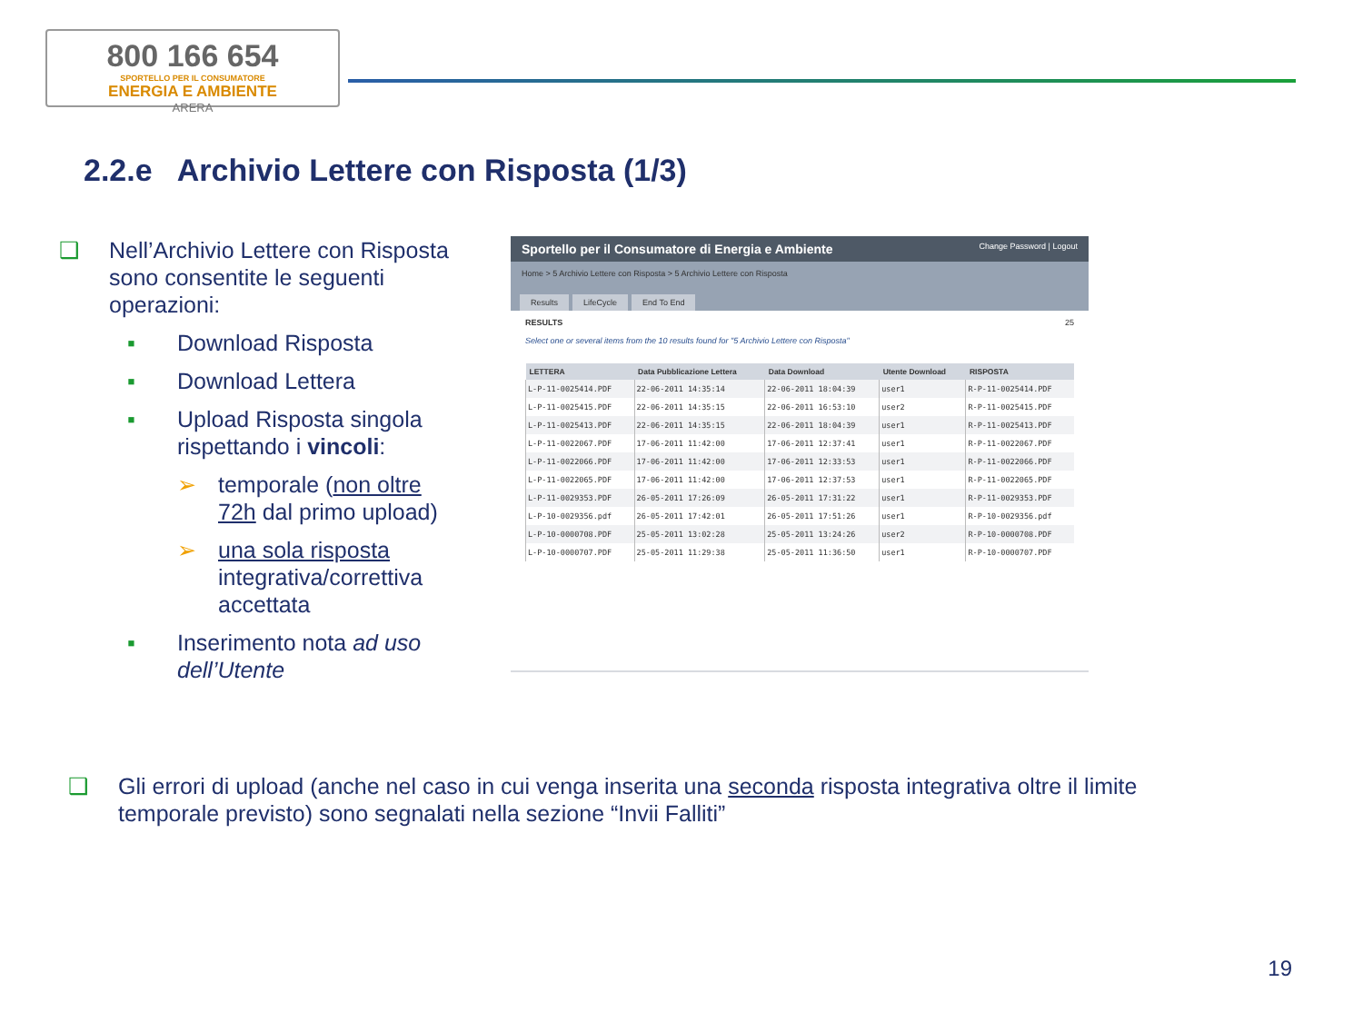800 166 654
SPORTELLO PER IL CONSUMATORE
ENERGIA E AMBIENTE
ARERA
2.2.e Archivio Lettere con Risposta (1/3)
❑ Nell’Archivio Lettere con Risposta sono consentite le seguenti operazioni:
▪ Download Risposta
▪ Download Lettera
▪ Upload Risposta singola rispettando i vincoli:
➢ temporale (non oltre 72h dal primo upload)
➢ una sola risposta integrativa/correttiva accettata
▪ Inserimento nota ad uso dell’Utente
Sportello per il Consumatore di Energia e Ambiente Change Password | Logout
Home > 5 Archivio Lettere con Risposta > 5 Archivio Lettere con Risposta
Results LifeCycle End To End
RESULTS 25
Select one or several items from the 10 results found for "5 Archivio Lettere con Risposta"
| LETTERA | Data Pubblicazione Lettera | Data Download | Utente Download | RISPOSTA |
| --- | --- | --- | --- | --- |
| L-P-11-0025414.PDF | 22-06-2011 14:35:14 | 22-06-2011 18:04:39 | user1 | R-P-11-0025414.PDF |
| L-P-11-0025415.PDF | 22-06-2011 14:35:15 | 22-06-2011 16:53:10 | user2 | R-P-11-0025415.PDF |
| L-P-11-0025413.PDF | 22-06-2011 14:35:15 | 22-06-2011 18:04:39 | user1 | R-P-11-0025413.PDF |
| L-P-11-0022067.PDF | 17-06-2011 11:42:00 | 17-06-2011 12:37:41 | user1 | R-P-11-0022067.PDF |
| L-P-11-0022066.PDF | 17-06-2011 11:42:00 | 17-06-2011 12:33:53 | user1 | R-P-11-0022066.PDF |
| L-P-11-0022065.PDF | 17-06-2011 11:42:00 | 17-06-2011 12:37:53 | user1 | R-P-11-0022065.PDF |
| L-P-11-0029353.PDF | 26-05-2011 17:26:09 | 26-05-2011 17:31:22 | user1 | R-P-11-0029353.PDF |
| L-P-10-0029356.pdf | 26-05-2011 17:42:01 | 26-05-2011 17:51:26 | user1 | R-P-10-0029356.pdf |
| L-P-10-0000708.PDF | 25-05-2011 13:02:28 | 25-05-2011 13:24:26 | user2 | R-P-10-0000708.PDF |
| L-P-10-0000707.PDF | 25-05-2011 11:29:38 | 25-05-2011 11:36:50 | user1 | R-P-10-0000707.PDF |
❑ Gli errori di upload (anche nel caso in cui venga inserita una seconda risposta integrativa oltre il limite temporale previsto) sono segnalati nella sezione “Invii Falliti”
19